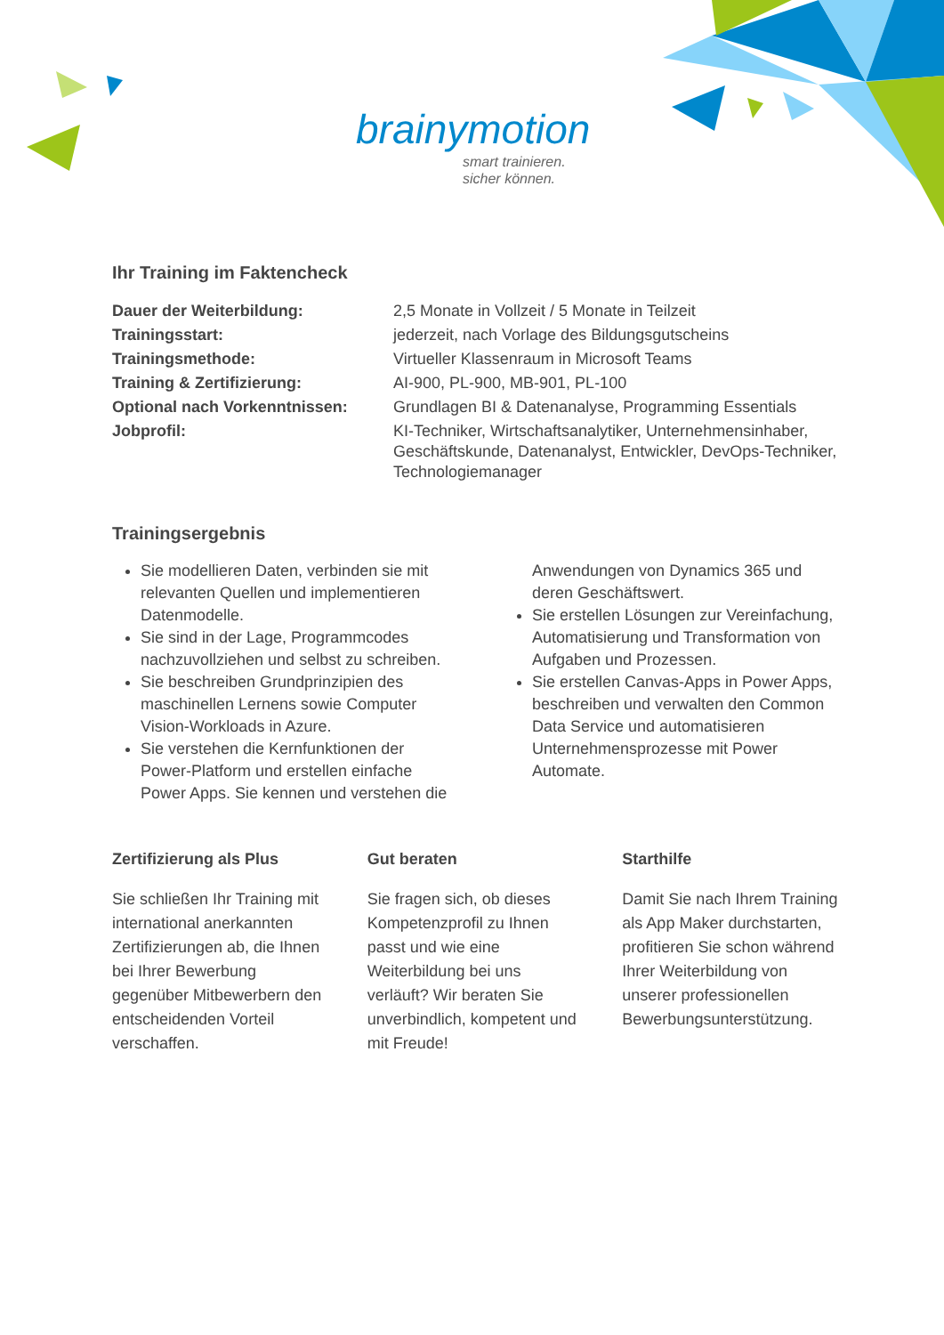brainymotion
smart trainieren.
sicher können.
Ihr Training im Faktencheck
| Dauer der Weiterbildung: | 2,5 Monate in Vollzeit / 5 Monate in Teilzeit |
| Trainingsstart: | jederzeit, nach Vorlage des Bildungsgutscheins |
| Trainingsmethode: | Virtueller Klassenraum in Microsoft Teams |
| Training & Zertifizierung: | AI-900, PL-900, MB-901, PL-100 |
| Optional nach Vorkenntnissen: | Grundlagen BI & Datenanalyse, Programming Essentials |
| Jobprofil: | KI-Techniker, Wirtschaftsanalytiker, Unternehmensinhaber, Geschäftskunde, Datenanalyst, Entwickler, DevOps-Techniker, Technologiemanager |
Trainingsergebnis
Sie modellieren Daten, verbinden sie mit relevanten Quellen und implementieren Datenmodelle.
Sie sind in der Lage, Programmcodes nachzuvollziehen und selbst zu schreiben.
Sie beschreiben Grundprinzipien des maschinellen Lernens sowie Computer Vision-Workloads in Azure.
Sie verstehen die Kernfunktionen der Power-Platform und erstellen einfache Power Apps. Sie kennen und verstehen die Anwendungen von Dynamics 365 und deren Geschäftswert.
Sie erstellen Lösungen zur Vereinfachung, Automatisierung und Transformation von Aufgaben und Prozessen.
Sie erstellen Canvas-Apps in Power Apps, beschreiben und verwalten den Common Data Service und automatisieren Unternehmensprozesse mit Power Automate.
Zertifizierung als Plus
Sie schließen Ihr Training mit international anerkannten Zertifizierungen ab, die Ihnen bei Ihrer Bewerbung gegenüber Mitbewerbern den entscheidenden Vorteil verschaffen.
Gut beraten
Sie fragen sich, ob dieses Kompetenzprofil zu Ihnen passt und wie eine Weiterbildung bei uns verläuft? Wir beraten Sie unverbindlich, kompetent und mit Freude!
Starthilfe
Damit Sie nach Ihrem Training als App Maker durchstarten, profitieren Sie schon während Ihrer Weiterbildung von unserer professionellen Bewerbungsunterstützung.